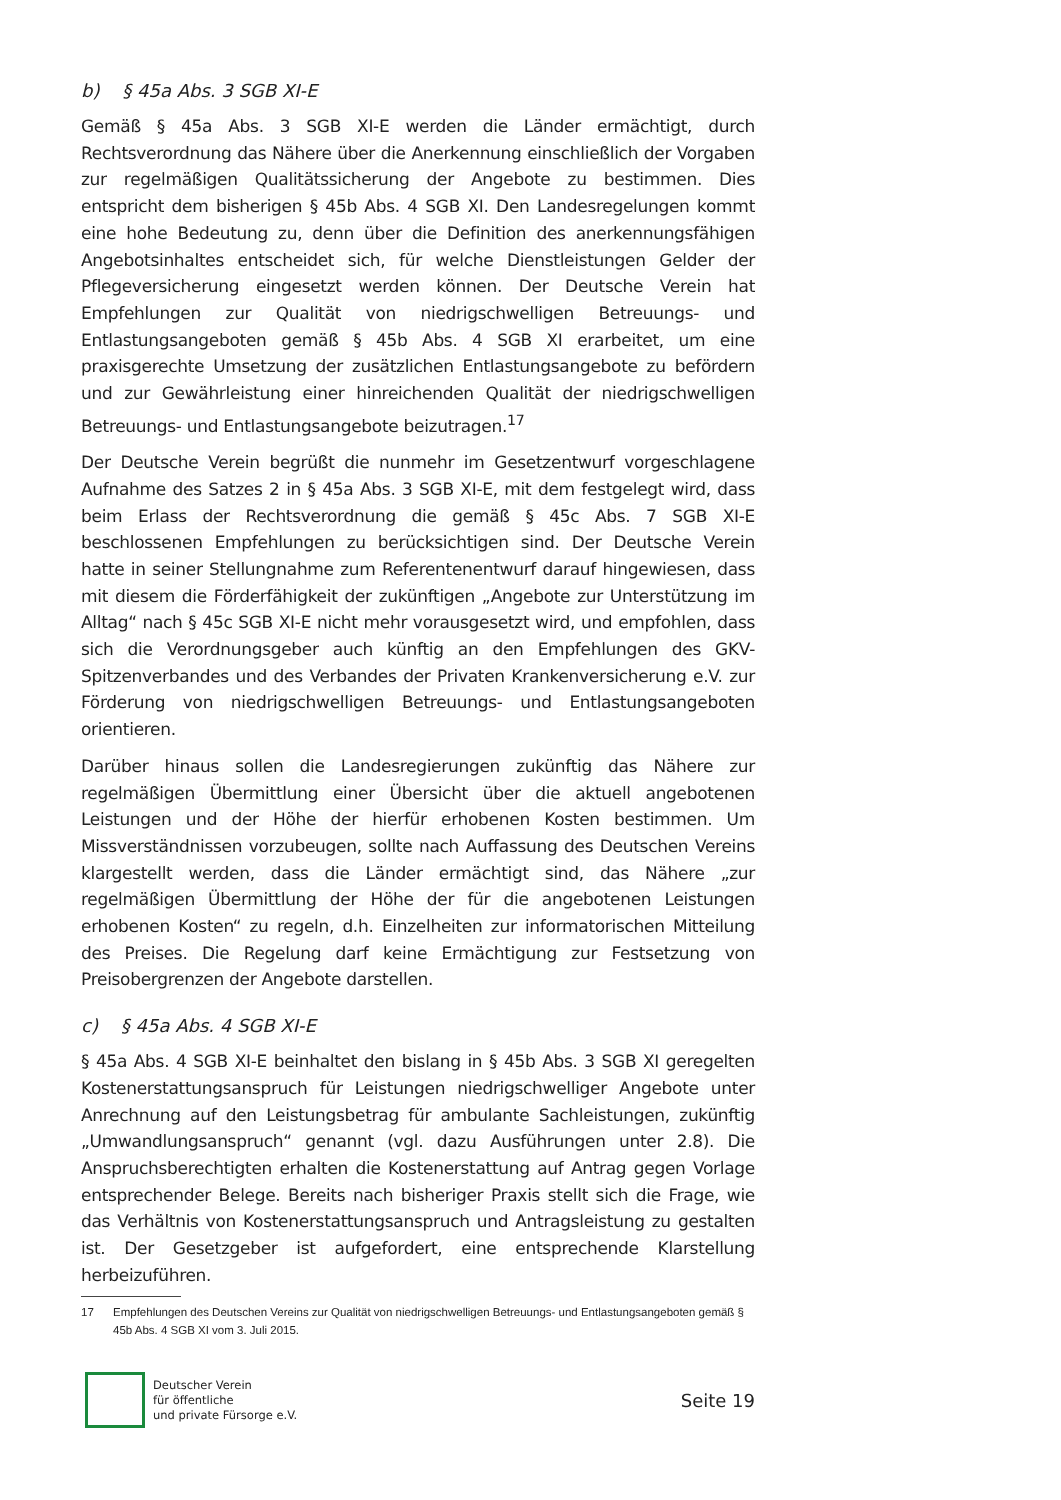b) § 45a Abs. 3 SGB XI-E
Gemäß § 45a Abs. 3 SGB XI-E werden die Länder ermächtigt, durch Rechtsverordnung das Nähere über die Anerkennung einschließlich der Vorgaben zur regelmäßigen Qualitätssicherung der Angebote zu bestimmen. Dies entspricht dem bisherigen § 45b Abs. 4 SGB XI. Den Landesregelungen kommt eine hohe Bedeutung zu, denn über die Definition des anerkennungsfähigen Angebotsinhaltes entscheidet sich, für welche Dienstleistungen Gelder der Pflegeversicherung eingesetzt werden können. Der Deutsche Verein hat Empfehlungen zur Qualität von niedrigschwelligen Betreuungs- und Entlastungsangeboten gemäß § 45b Abs. 4 SGB XI erarbeitet, um eine praxisgerechte Umsetzung der zusätzlichen Entlastungsangebote zu befördern und zur Gewährleistung einer hinreichenden Qualität der niedrigschwelligen Betreuungs- und Entlastungsangebote beizutragen.<sup>17</sup>
Der Deutsche Verein begrüßt die nunmehr im Gesetzentwurf vorgeschlagene Aufnahme des Satzes 2 in § 45a Abs. 3 SGB XI-E, mit dem festgelegt wird, dass beim Erlass der Rechtsverordnung die gemäß § 45c Abs. 7 SGB XI-E beschlossenen Empfehlungen zu berücksichtigen sind. Der Deutsche Verein hatte in seiner Stellungnahme zum Referentenentwurf darauf hingewiesen, dass mit diesem die Förderfähigkeit der zukünftigen „Angebote zur Unterstützung im Alltag“ nach § 45c SGB XI-E nicht mehr vorausgesetzt wird, und empfohlen, dass sich die Verordnungsgeber auch künftig an den Empfehlungen des GKV-Spitzenverbandes und des Verbandes der Privaten Krankenversicherung e.V. zur Förderung von niedrigschwelligen Betreuungs- und Entlastungsangeboten orientieren.
Darüber hinaus sollen die Landesregierungen zukünftig das Nähere zur regelmäßigen Übermittlung einer Übersicht über die aktuell angebotenen Leistungen und der Höhe der hierfür erhobenen Kosten bestimmen. Um Missverständnissen vorzubeugen, sollte nach Auffassung des Deutschen Vereins klargestellt werden, dass die Länder ermächtigt sind, das Nähere „zur regelmäßigen Übermittlung der Höhe der für die angebotenen Leistungen erhobenen Kosten“ zu regeln, d.h. Einzelheiten zur informatorischen Mitteilung des Preises. Die Regelung darf keine Ermächtigung zur Festsetzung von Preisobergrenzen der Angebote darstellen.
c) § 45a Abs. 4 SGB XI-E
§ 45a Abs. 4 SGB XI-E beinhaltet den bislang in § 45b Abs. 3 SGB XI geregelten Kostenerstattungsanspruch für Leistungen niedrigschwelliger Angebote unter Anrechnung auf den Leistungsbetrag für ambulante Sachleistungen, zukünftig „Umwandlungsanspruch“ genannt (vgl. dazu Ausführungen unter 2.8). Die Anspruchsberechtigten erhalten die Kostenerstattung auf Antrag gegen Vorlage entsprechender Belege. Bereits nach bisheriger Praxis stellt sich die Frage, wie das Verhältnis von Kostenerstattungsanspruch und Antragsleistung zu gestalten ist. Der Gesetzgeber ist aufgefordert, eine entsprechende Klarstellung herbeizuführen.
17 Empfehlungen des Deutschen Vereins zur Qualität von niedrigschwelligen Betreuungs- und Entlastungsangeboten gemäß § 45b Abs. 4 SGB XI vom 3. Juli 2015.
Deutscher Verein
für öffentliche
und private Fürsorge e.V.
Seite 19